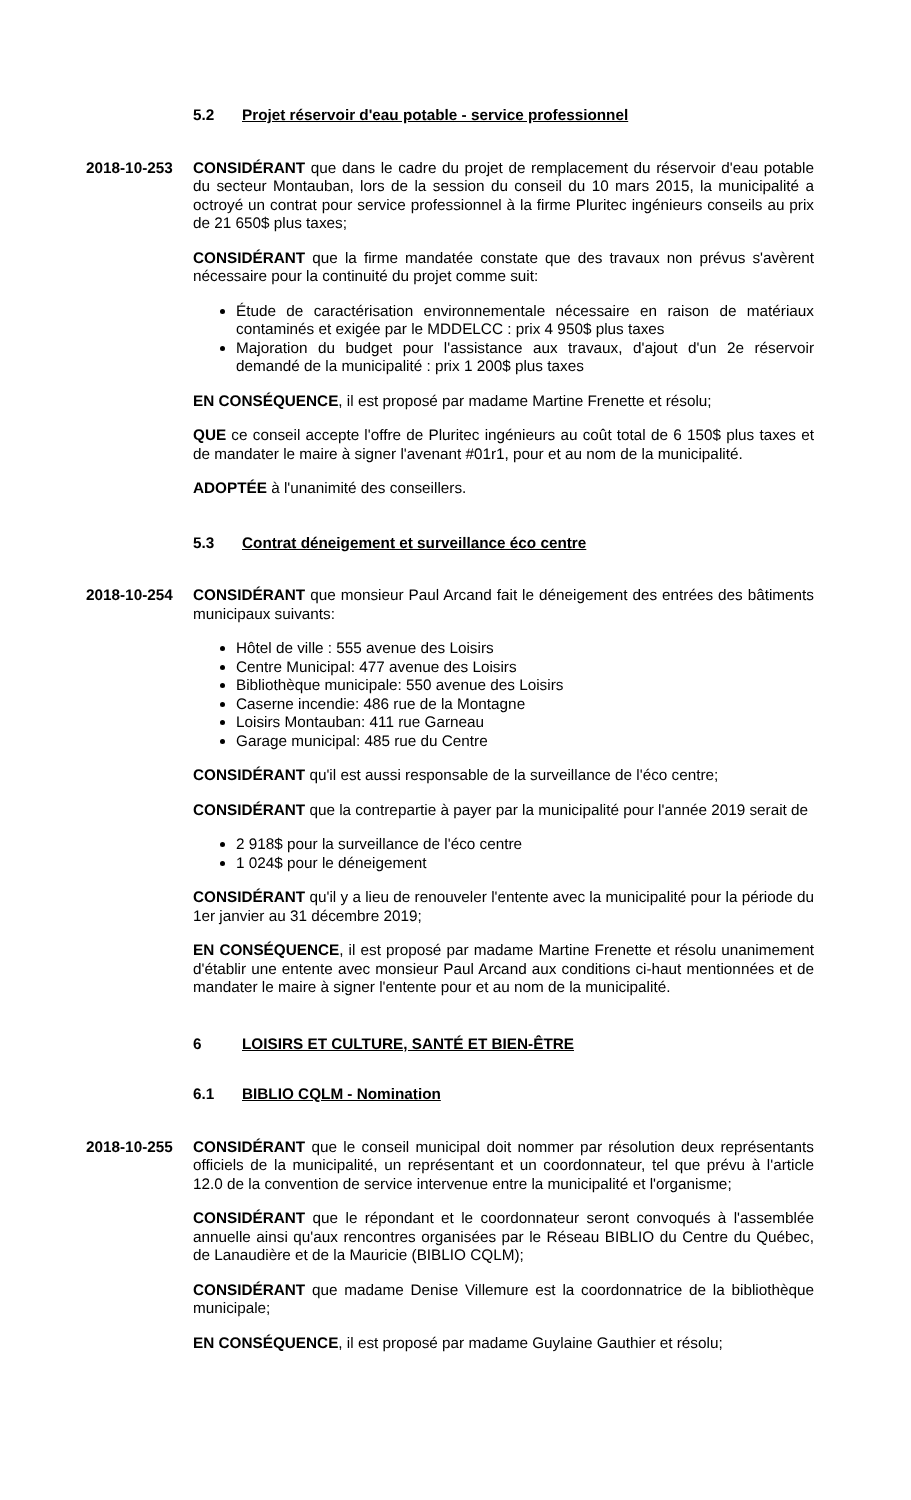5.2 Projet réservoir d'eau potable - service professionnel
2018-10-253 CONSIDÉRANT que dans le cadre du projet de remplacement du réservoir d'eau potable du secteur Montauban, lors de la session du conseil du 10 mars 2015, la municipalité a octroyé un contrat pour service professionnel à la firme Pluritec ingénieurs conseils au prix de 21 650$ plus taxes;
CONSIDÉRANT que la firme mandatée constate que des travaux non prévus s'avèrent nécessaire pour la continuité du projet comme suit:
Étude de caractérisation environnementale nécessaire en raison de matériaux contaminés et exigée par le MDDELCC : prix 4 950$ plus taxes
Majoration du budget pour l'assistance aux travaux, d'ajout d'un 2e réservoir demandé de la municipalité : prix 1 200$ plus taxes
EN CONSÉQUENCE, il est proposé par madame Martine Frenette et résolu;
QUE ce conseil accepte l'offre de Pluritec ingénieurs au coût total de 6 150$ plus taxes et de mandater le maire à signer l'avenant #01r1, pour et au nom de la municipalité.
ADOPTÉE à l'unanimité des conseillers.
5.3 Contrat déneigement et surveillance éco centre
2018-10-254 CONSIDÉRANT que monsieur Paul Arcand fait le déneigement des entrées des bâtiments municipaux suivants:
Hôtel de ville : 555 avenue des Loisirs
Centre Municipal: 477 avenue des Loisirs
Bibliothèque municipale: 550 avenue des Loisirs
Caserne incendie: 486 rue de la Montagne
Loisirs Montauban: 411 rue Garneau
Garage municipal: 485 rue du Centre
CONSIDÉRANT qu'il est aussi responsable de la surveillance de l'éco centre;
CONSIDÉRANT que la contrepartie à payer par la municipalité pour l'année 2019 serait de
2 918$ pour la surveillance de l'éco centre
1 024$ pour le déneigement
CONSIDÉRANT qu'il y a lieu de renouveler l'entente avec la municipalité pour la période du 1er janvier au 31 décembre 2019;
EN CONSÉQUENCE, il est proposé par madame Martine Frenette et résolu unanimement d'établir une entente avec monsieur Paul Arcand aux conditions ci-haut mentionnées et de mandater le maire à signer l'entente pour et au nom de la municipalité.
6 LOISIRS ET CULTURE, SANTÉ ET BIEN-ÊTRE
6.1 BIBLIO CQLM - Nomination
2018-10-255 CONSIDÉRANT que le conseil municipal doit nommer par résolution deux représentants officiels de la municipalité, un représentant et un coordonnateur, tel que prévu à l'article 12.0 de la convention de service intervenue entre la municipalité et l'organisme;
CONSIDÉRANT que le répondant et le coordonnateur seront convoqués à l'assemblée annuelle ainsi qu'aux rencontres organisées par le Réseau BIBLIO du Centre du Québec, de Lanaudière et de la Mauricie (BIBLIO CQLM);
CONSIDÉRANT que madame Denise Villemure est la coordonnatrice de la bibliothèque municipale;
EN CONSÉQUENCE, il est proposé par madame Guylaine Gauthier et résolu;